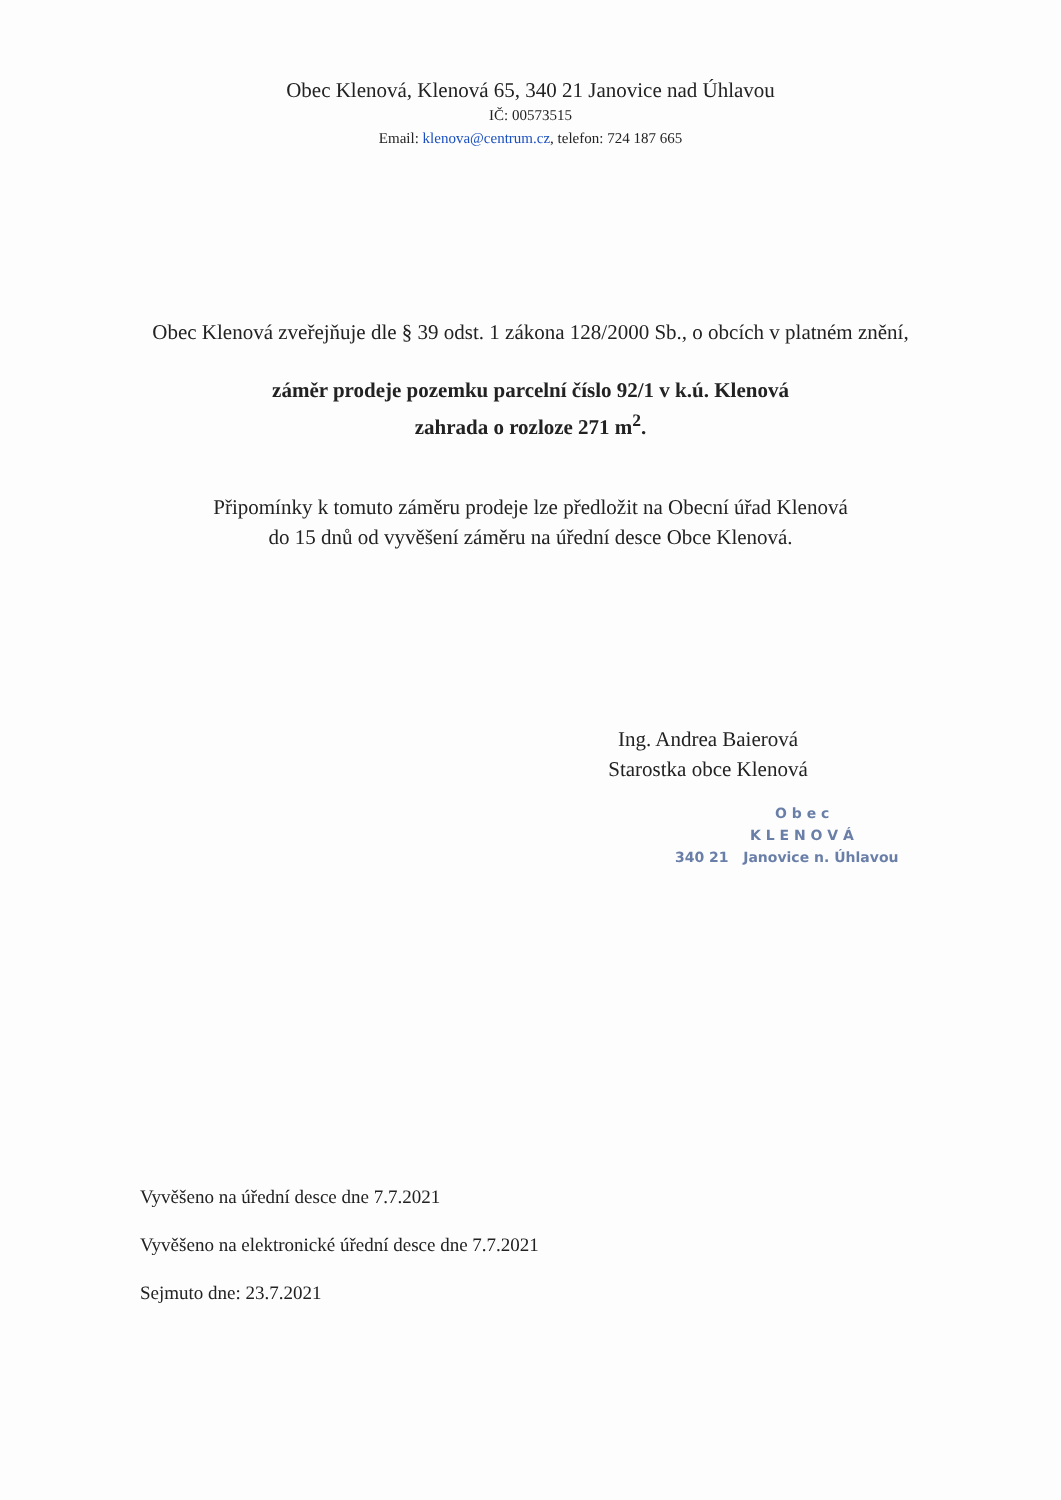Obec Klenová, Klenová 65, 340 21 Janovice nad Úhlavou
IČ: 00573515
Email: klenova@centrum.cz, telefon: 724 187 665
Obec Klenová zveřejňuje dle § 39 odst. 1 zákona 128/2000 Sb., o obcích v platném znění,
záměr prodeje pozemku parcelní číslo 92/1 v k.ú. Klenová
zahrada o rozloze 271 m<sup>2</sup>.
Připomínky k tomuto záměru prodeje lze předložit na Obecní úřad Klenová
do 15 dnů od vyvěšení záměru na úřední desce Obce Klenová.
Ing. Andrea Baierová
Starostka obce Klenová
O b e c
K L E N O V Á
340 21 Janovice n. Úhlavou
Vyvěšeno na úřední desce dne 7.7.2021
Vyvěšeno na elektronické úřední desce dne 7.7.2021
Sejmuto dne: 23.7.2021